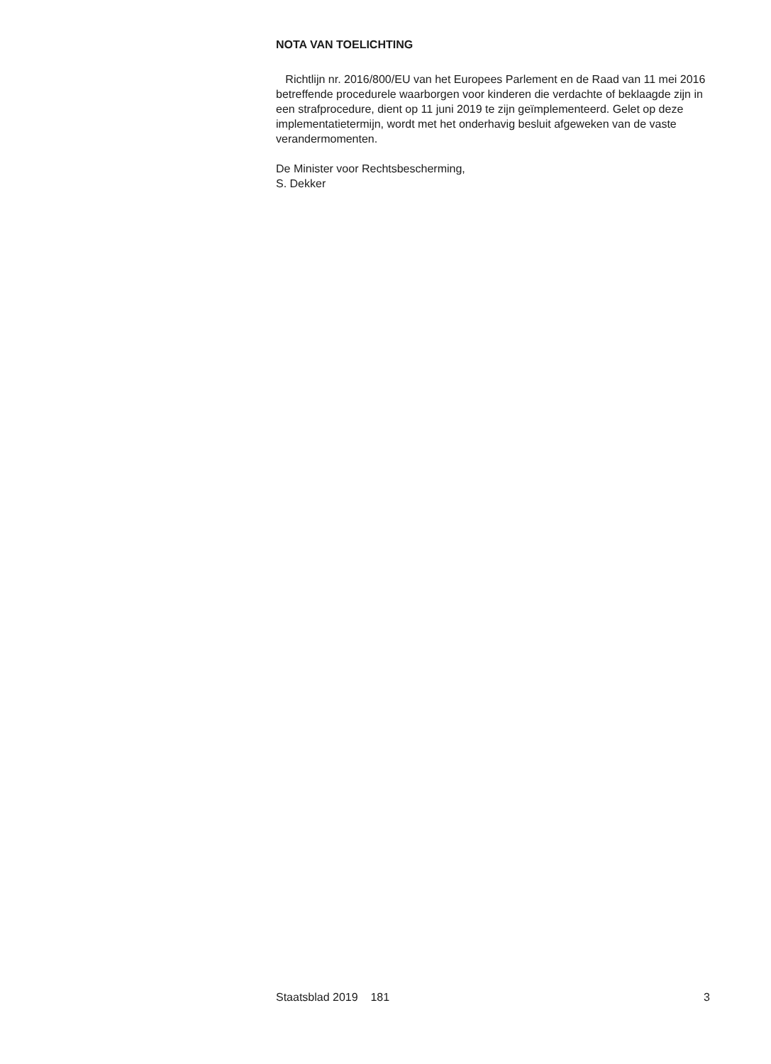NOTA VAN TOELICHTING
Richtlijn nr. 2016/800/EU van het Europees Parlement en de Raad van 11 mei 2016 betreffende procedurele waarborgen voor kinderen die verdachte of beklaagde zijn in een strafprocedure, dient op 11 juni 2019 te zijn geïmplementeerd. Gelet op deze implementatietermijn, wordt met het onderhavig besluit afgeweken van de vaste verandermomenten.
De Minister voor Rechtsbescherming,
S. Dekker
Staatsblad 2019 181 3